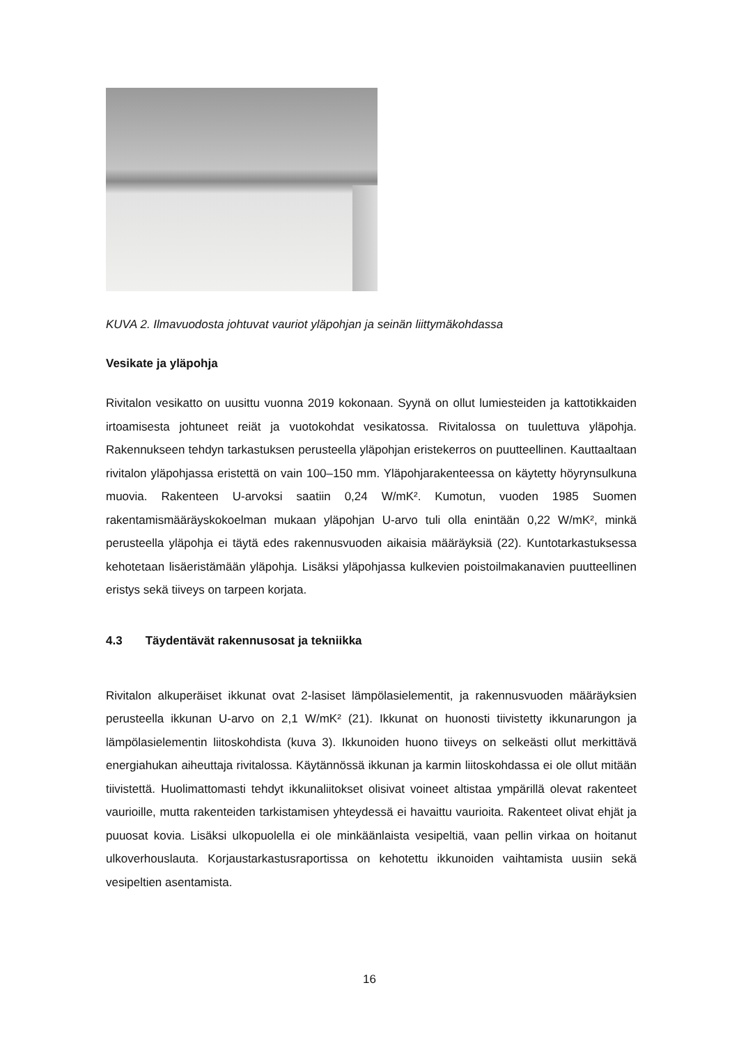KUVA 2. Ilmavuodosta johtuvat vauriot yläpohjan ja seinän liittymäkohdassa
Vesikate ja yläpohja
Rivitalon vesikatto on uusittu vuonna 2019 kokonaan. Syynä on ollut lumiesteiden ja kattotikkaiden irtoamisesta johtuneet reiät ja vuotokohdat vesikatossa. Rivitalossa on tuulettuva yläpohja. Rakennukseen tehdyn tarkastuksen perusteella yläpohjan eristekerros on puutteellinen. Kauttaaltaan rivitalon yläpohjassa eristettä on vain 100–150 mm. Yläpohjarakenteessa on käytetty höyrynsulkuna muovia. Rakenteen U-arvoksi saatiin 0,24 W/mK². Kumotun, vuoden 1985 Suomen rakentamismääräyskokoelman mukaan yläpohjan U-arvo tuli olla enintään 0,22 W/mK², minkä perusteella yläpohja ei täytä edes rakennusvuoden aikaisia määräyksiä (22). Kuntotarkastuksessa kehotetaan lisäeristämään yläpohja. Lisäksi yläpohjassa kulkevien poistoilmakanavien puutteellinen eristys sekä tiiveys on tarpeen korjata.
4.3 Täydentävät rakennusosat ja tekniikka
Rivitalon alkuperäiset ikkunat ovat 2-lasiset lämpölasielementit, ja rakennusvuoden määräyksien perusteella ikkunan U-arvo on 2,1 W/mK² (21). Ikkunat on huonosti tiivistetty ikkunarungon ja lämpölasielementin liitoskohdista (kuva 3). Ikkunoiden huono tiiveys on selkeästi ollut merkittävä energiahukan aiheuttaja rivitalossa. Käytännössä ikkunan ja karmin liitoskohdassa ei ole ollut mitään tiivistettä. Huolimattomasti tehdyt ikkunaliitokset olisivat voineet altistaa ympärillä olevat rakenteet vaurioille, mutta rakenteiden tarkistamisen yhteydessä ei havaittu vaurioita. Rakenteet olivat ehjät ja puuosat kovia. Lisäksi ulkopuolella ei ole minkäänlaista vesipeltiä, vaan pellin virkaa on hoitanut ulkoverhouslauta. Korjaustarkastusraportissa on kehotettu ikkunoiden vaihtamista uusiin sekä vesipeltien asentamista.
16